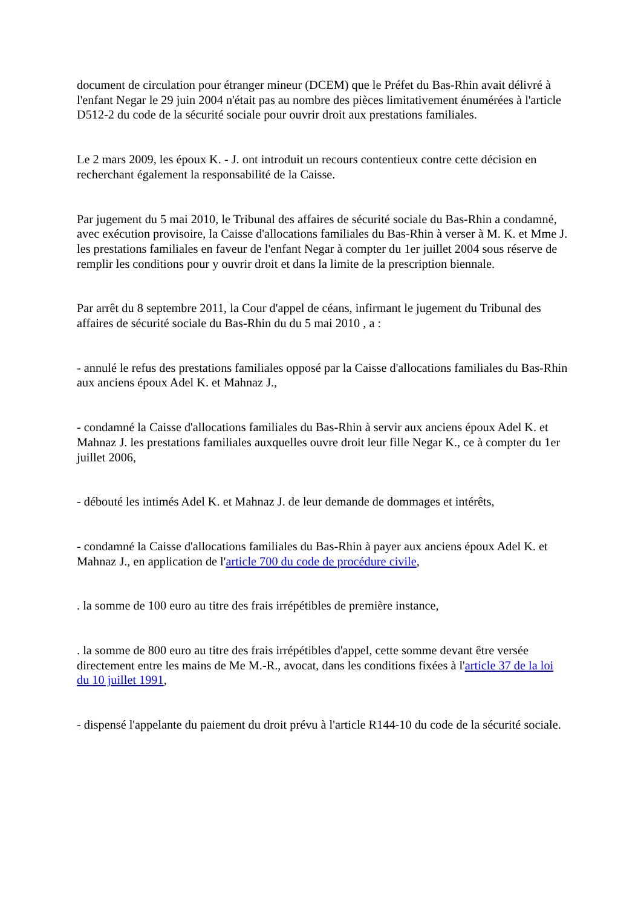document de circulation pour étranger mineur (DCEM) que le Préfet du Bas-Rhin avait délivré à l'enfant Negar le 29 juin 2004 n'était pas au nombre des pièces limitativement énumérées à l'article D512-2 du code de la sécurité sociale pour ouvrir droit aux prestations familiales.
Le 2 mars 2009, les époux K. - J. ont introduit un recours contentieux contre cette décision en recherchant également la responsabilité de la Caisse.
Par jugement du 5 mai 2010, le Tribunal des affaires de sécurité sociale du Bas-Rhin a condamné, avec exécution provisoire, la Caisse d'allocations familiales du Bas-Rhin à verser à M. K. et Mme J. les prestations familiales en faveur de l'enfant Negar à compter du 1er juillet 2004 sous réserve de remplir les conditions pour y ouvrir droit et dans la limite de la prescription biennale.
Par arrêt du 8 septembre 2011, la Cour d'appel de céans, infirmant le jugement du Tribunal des affaires de sécurité sociale du Bas-Rhin du du 5 mai 2010 , a :
- annulé le refus des prestations familiales opposé par la Caisse d'allocations familiales du Bas-Rhin aux anciens époux Adel K. et Mahnaz J.,
- condamné la Caisse d'allocations familiales du Bas-Rhin à servir aux anciens époux Adel K. et Mahnaz J. les prestations familiales auxquelles ouvre droit leur fille Negar K., ce à compter du 1er juillet 2006,
- débouté les intimés Adel K. et Mahnaz J. de leur demande de dommages et intérêts,
- condamné la Caisse d'allocations familiales du Bas-Rhin à payer aux anciens époux Adel K. et Mahnaz J., en application de l'article 700 du code de procédure civile,
. la somme de 100 euro au titre des frais irrépétibles de première instance,
. la somme de 800 euro au titre des frais irrépétibles d'appel, cette somme devant être versée directement entre les mains de Me M.-R., avocat, dans les conditions fixées à l'article 37 de la loi du 10 juillet 1991,
- dispensé l'appelante du paiement du droit prévu à l'article R144-10 du code de la sécurité sociale.